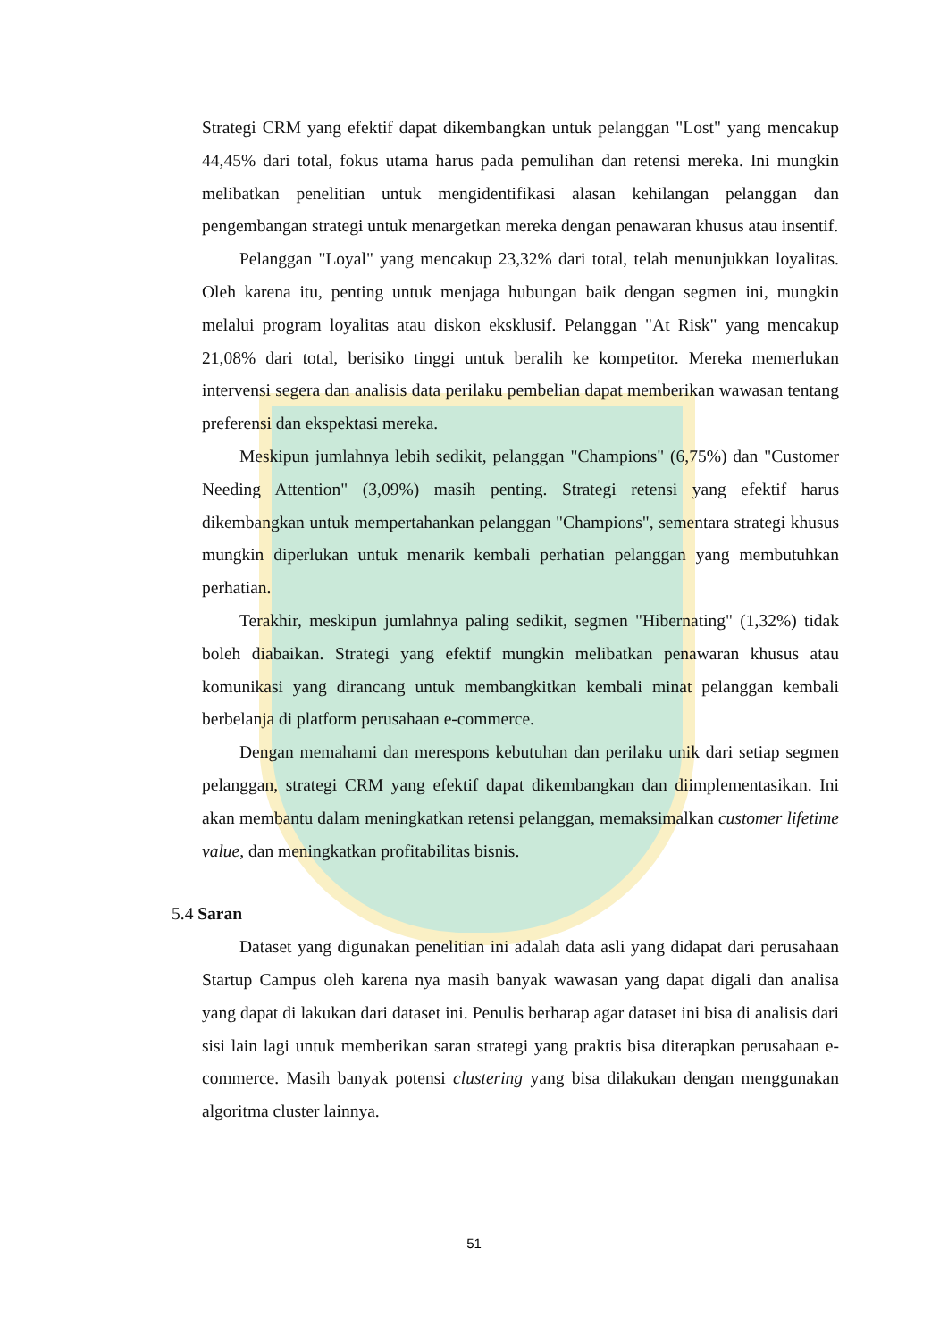Strategi CRM yang efektif dapat dikembangkan untuk pelanggan "Lost" yang mencakup 44,45% dari total, fokus utama harus pada pemulihan dan retensi mereka. Ini mungkin melibatkan penelitian untuk mengidentifikasi alasan kehilangan pelanggan dan pengembangan strategi untuk menargetkan mereka dengan penawaran khusus atau insentif.
Pelanggan "Loyal" yang mencakup 23,32% dari total, telah menunjukkan loyalitas. Oleh karena itu, penting untuk menjaga hubungan baik dengan segmen ini, mungkin melalui program loyalitas atau diskon eksklusif. Pelanggan "At Risk" yang mencakup 21,08% dari total, berisiko tinggi untuk beralih ke kompetitor. Mereka memerlukan intervensi segera dan analisis data perilaku pembelian dapat memberikan wawasan tentang preferensi dan ekspektasi mereka.
Meskipun jumlahnya lebih sedikit, pelanggan "Champions" (6,75%) dan "Customer Needing Attention" (3,09%) masih penting. Strategi retensi yang efektif harus dikembangkan untuk mempertahankan pelanggan "Champions", sementara strategi khusus mungkin diperlukan untuk menarik kembali perhatian pelanggan yang membutuhkan perhatian.
Terakhir, meskipun jumlahnya paling sedikit, segmen "Hibernating" (1,32%) tidak boleh diabaikan. Strategi yang efektif mungkin melibatkan penawaran khusus atau komunikasi yang dirancang untuk membangkitkan kembali minat pelanggan kembali berbelanja di platform perusahaan e-commerce.
Dengan memahami dan merespons kebutuhan dan perilaku unik dari setiap segmen pelanggan, strategi CRM yang efektif dapat dikembangkan dan diimplementasikan. Ini akan membantu dalam meningkatkan retensi pelanggan, memaksimalkan customer lifetime value, dan meningkatkan profitabilitas bisnis.
5.4 Saran
Dataset yang digunakan penelitian ini adalah data asli yang didapat dari perusahaan Startup Campus oleh karena nya masih banyak wawasan yang dapat digali dan analisa yang dapat di lakukan dari dataset ini. Penulis berharap agar dataset ini bisa di analisis dari sisi lain lagi untuk memberikan saran strategi yang praktis bisa diterapkan perusahaan e-commerce. Masih banyak potensi clustering yang bisa dilakukan dengan menggunakan algoritma cluster lainnya.
51